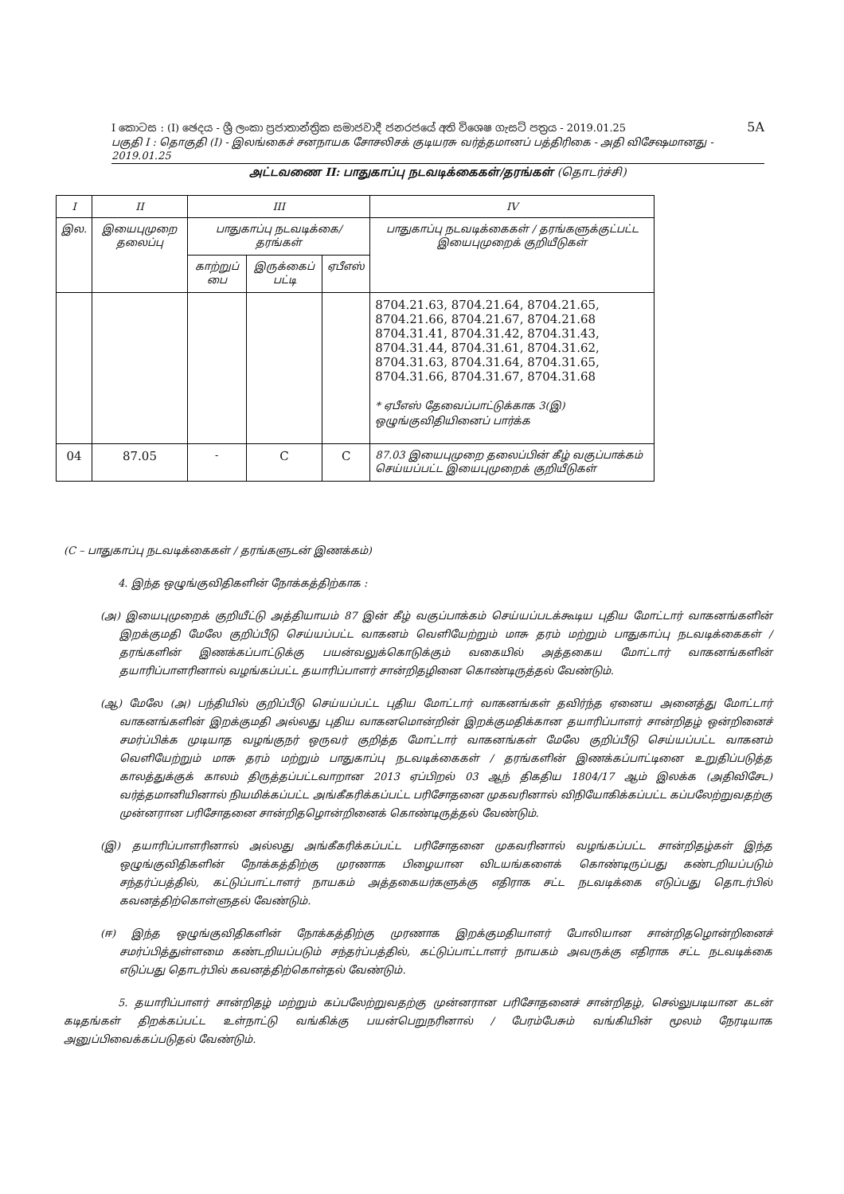5A
I කොටස : (I) ඡෙදය - ශ්‍රී ලංකා ප්‍රජාතාන්ත්‍රික සමාජවාදී ජනරජයේ අති විශෙෂ ගැසට් පත්‍රය - 2019.01.25
பகுதி I : தொகுதி (I) - இலங்கைச் சனநாயக சோசலிசக் குடியரசு வர்த்தமானப் பத்திரிகை - அதி விசேஷமானது - 2019.01.25
அட்டவணை II: பாதுகாப்பு நடவடிக்கைகள்/தரங்கள் (தொடர்ச்சி)
| I | II | III | | | IV |
| --- | --- | --- | --- | --- | --- |
| இல. | இயைபுமுறை தலைப்பு | பாதுகாப்பு நடவடிக்கை/ தரங்கள் | | | பாதுகாப்பு நடவடிக்கைகள் / தரங்களுக்குட்பட்ட இயைபுமுறைக் குறியீடுகள் |
| | | காற்றுப் பை | இருக்கைப் பட்டி | ஏபீஎஸ் | |
| | | | | | 8704.21.63, 8704.21.64, 8704.21.65, 8704.21.66, 8704.21.67, 8704.21.68 8704.31.41, 8704.31.42, 8704.31.43, 8704.31.44, 8704.31.61, 8704.31.62, 8704.31.63, 8704.31.64, 8704.31.65, 8704.31.66, 8704.31.67, 8704.31.68 * ஏபீஎஸ் தேவைப்பாட்டுக்காக 3(இ) ஒழுங்குவிதியினைப் பார்க்க |
| 04 | 87.05 | - | C | C | 87.03 இயைபுமுறை தலைப்பின் கீழ் வகுப்பாக்கம் செய்யப்பட்ட இயைபுமுறைக் குறியீடுகள் |
(C – பாதுகாப்பு நடவடிக்கைகள் / தரங்களுடன் இணக்கம்)
4. இந்த ஒழுங்குவிதிகளின் நோக்கத்திற்காக :
(அ) இயைபுமுறைக் குறியீட்டு அத்தியாயம் 87 இன் கீழ் வகுப்பாக்கம் செய்யப்படக்கூடிய புதிய மோட்டார் வாகனங்களின் இறக்குமதி மேலே குறிப்பீடு செய்யப்பட்ட வாகனம் வெளியேற்றும் மாசு தரம் மற்றும் பாதுகாப்பு நடவடிக்கைகள் / தரங்களின் இணக்கப்பாட்டுக்கு பயன்வலுக்கொடுக்கும் வகையில் அத்தகைய மோட்டார் வாகனங்களின் தயாரிப்பாளரினால் வழங்கப்பட்ட தயாரிப்பாளர் சான்றிதழினை கொண்டிருத்தல் வேண்டும்.
(ஆ) மேலே (அ) பந்தியில் குறிப்பீடு செய்யப்பட்ட புதிய மோட்டார் வாகனங்கள் தவிர்ந்த ஏனைய அனைத்து மோட்டார் வாகனங்களின் இறக்குமதி அல்லது புதிய வாகனமொன்றின் இறக்குமதிக்கான தயாரிப்பாளர் சான்றிதழ் ஒன்றினைச் சமர்ப்பிக்க முடியாத வழங்குநர் ஒருவர் குறித்த மோட்டார் வாகனங்கள் மேலே குறிப்பீடு செய்யப்பட்ட வாகனம் வெளியேற்றும் மாசு தரம் மற்றும் பாதுகாப்பு நடவடிக்கைகள் / தரங்களின் இணக்கப்பாட்டினை உறுதிப்படுத்த காலத்துக்குக் காலம் திருத்தப்பட்டவாறான 2013 ஏப்பிறல் 03 ஆந் திகதிய 1804/17 ஆம் இலக்க (அதிவிசேட) வர்த்தமானியினால் நியமிக்கப்பட்ட அங்கீகரிக்கப்பட்ட பரிசோதனை முகவரினால் விநியோகிக்கப்பட்ட கப்பலேற்றுவதற்கு முன்னரான பரிசோதனை சான்றிதழொன்றினைக் கொண்டிருத்தல் வேண்டும்.
(இ) தயாரிப்பாளரினால் அல்லது அங்கீகரிக்கப்பட்ட பரிசோதனை முகவரினால் வழங்கப்பட்ட சான்றிதழ்கள் இந்த ஒழுங்குவிதிகளின் நோக்கத்திற்கு முரணாக பிழையான விடயங்களைக் கொண்டிருப்பது கண்டறியப்படும் சந்தர்ப்பத்தில், கட்டுப்பாட்டாளர் நாயகம் அத்தகையர்களுக்கு எதிராக சட்ட நடவடிக்கை எடுப்பது தொடர்பில் கவனத்திற்கொள்ளுதல் வேண்டும்.
(ஈ) இந்த ஒழுங்குவிதிகளின் நோக்கத்திற்கு முரணாக இறக்குமதியாளர் போலியான சான்றிதழொன்றினைச் சமர்ப்பித்துள்ளமை கண்டறியப்படும் சந்தர்ப்பத்தில், கட்டுப்பாட்டாளர் நாயகம் அவருக்கு எதிராக சட்ட நடவடிக்கை எடுப்பது தொடர்பில் கவனத்திற்கொள்தல் வேண்டும்.
5. தயாரிப்பாளர் சான்றிதழ் மற்றும் கப்பலேற்றுவதற்கு முன்னரான பரிசோதனைச் சான்றிதழ், செல்லுபடியான கடன் கடிதங்கள் திறக்கப்பட்ட உள்நாட்டு வங்கிக்கு பயன்பெறுநரினால் / பேரம்பேசும் வங்கியின் மூலம் நேரடியாக அனுப்பிவைக்கப்படுதல் வேண்டும்.